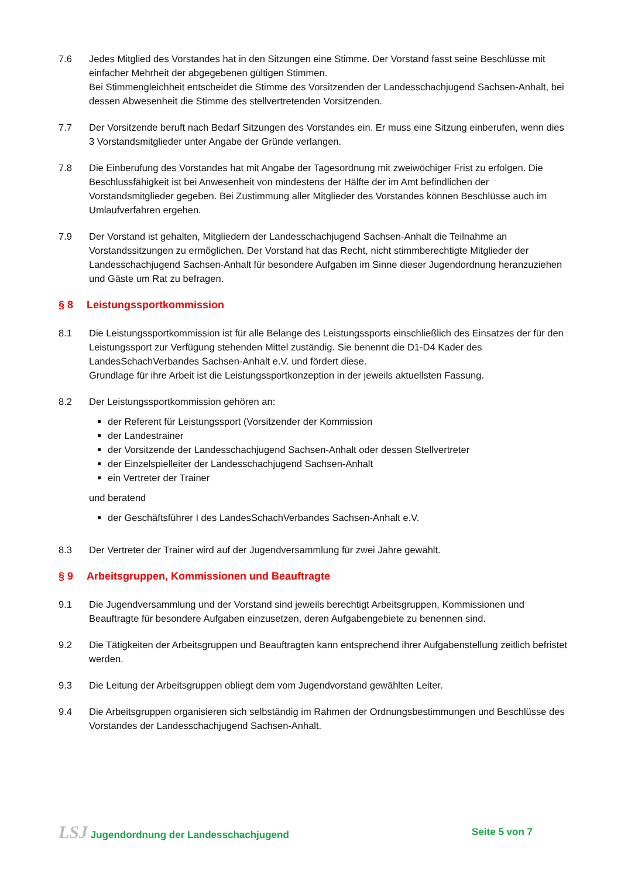7.6 Jedes Mitglied des Vorstandes hat in den Sitzungen eine Stimme. Der Vorstand fasst seine Beschlüsse mit einfacher Mehrheit der abgegebenen gültigen Stimmen.
Bei Stimmengleichheit entscheidet die Stimme des Vorsitzenden der Landesschachjugend Sachsen-Anhalt, bei dessen Abwesenheit die Stimme des stellvertretenden Vorsitzenden.
7.7 Der Vorsitzende beruft nach Bedarf Sitzungen des Vorstandes ein. Er muss eine Sitzung einberufen, wenn dies 3 Vorstandsmitglieder unter Angabe der Gründe verlangen.
7.8 Die Einberufung des Vorstandes hat mit Angabe der Tagesordnung mit zweiwöchiger Frist zu erfolgen. Die Beschlussfähigkeit ist bei Anwesenheit von mindestens der Hälfte der im Amt befindlichen der Vorstandsmitglieder gegeben. Bei Zustimmung aller Mitglieder des Vorstandes können Beschlüsse auch im Umlaufverfahren ergehen.
7.9 Der Vorstand ist gehalten, Mitgliedern der Landesschachjugend Sachsen-Anhalt die Teilnahme an Vorstandssitzungen zu ermöglichen. Der Vorstand hat das Recht, nicht stimmberechtigte Mitglieder der Landesschachjugend Sachsen-Anhalt für besondere Aufgaben im Sinne dieser Jugendordnung heranzuziehen und Gäste um Rat zu befragen.
§ 8 Leistungssportkommission
8.1 Die Leistungssportkommission ist für alle Belange des Leistungssports einschließlich des Einsatzes der für den Leistungssport zur Verfügung stehenden Mittel zuständig. Sie benennt die D1-D4 Kader des LandesSchachVerbandes Sachsen-Anhalt e.V. und fördert diese.
Grundlage für ihre Arbeit ist die Leistungssportkonzeption in der jeweils aktuellsten Fassung.
8.2 Der Leistungssportkommission gehören an:
der Referent für Leistungssport (Vorsitzender der Kommission
der Landestrainer
der Vorsitzende der Landesschachjugend Sachsen-Anhalt oder dessen Stellvertreter
der Einzelspielleiter der Landesschachjugend Sachsen-Anhalt
ein Vertreter der Trainer
und beratend
der Geschäftsführer I des LandesSchachVerbandes Sachsen-Anhalt e.V.
8.3 Der Vertreter der Trainer wird auf der Jugendversammlung für zwei Jahre gewählt.
§ 9 Arbeitsgruppen, Kommissionen und Beauftragte
9.1 Die Jugendversammlung und der Vorstand sind jeweils berechtigt Arbeitsgruppen, Kommissionen und Beauftragte für besondere Aufgaben einzusetzen, deren Aufgabengebiete zu benennen sind.
9.2 Die Tätigkeiten der Arbeitsgruppen und Beauftragten kann entsprechend ihrer Aufgabenstellung zeitlich befristet werden.
9.3 Die Leitung der Arbeitsgruppen obliegt dem vom Jugendvorstand gewählten Leiter.
9.4 Die Arbeitsgruppen organisieren sich selbständig im Rahmen der Ordnungsbestimmungen und Beschlüsse des Vorstandes der Landesschachjugend Sachsen-Anhalt.
LSJ Jugendordnung der Landesschachjugend Seite 5 von 7